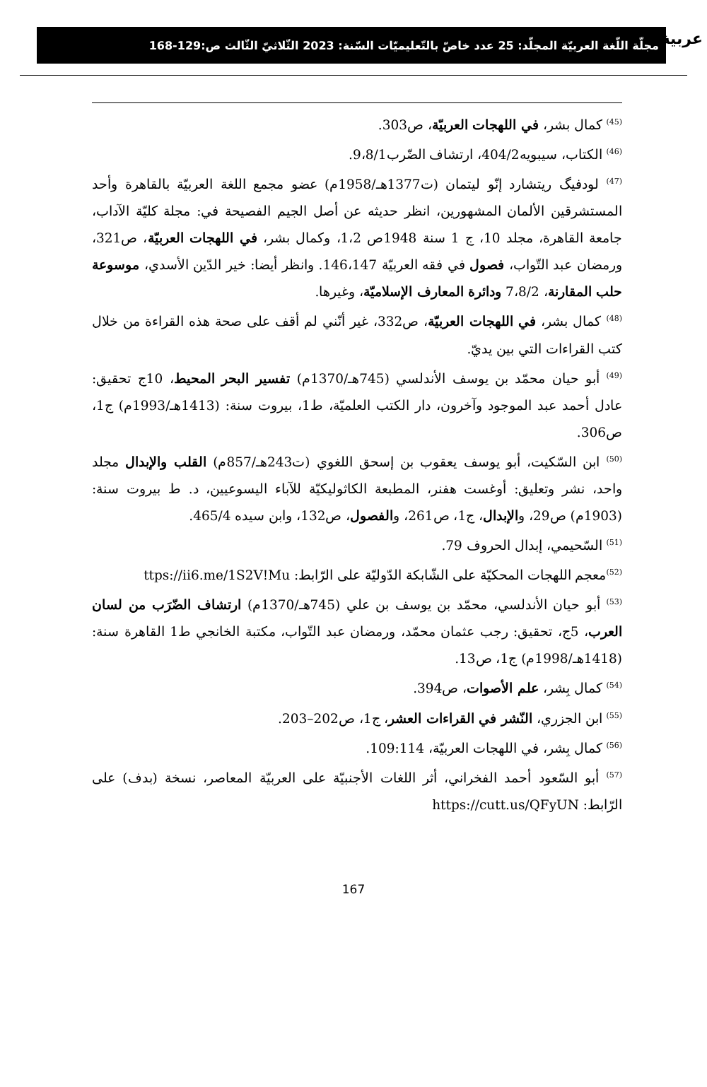ﻋﺮﺑﻴﺔ مجلّة اللّغة العربيّة المجلّد: 25 عدد خاصّ بالتّعليميّات السّنة: 2023 الثّلاثيّ الثّالث ص:129-168
<sup>(45)</sup> كمال بشر، في اللهجات العربيّة، ص303.
<sup>(46)</sup> الكتاب، سيبويه404/2، ارتشاف الضّرب9،8/1.
<sup>(47)</sup> لودفيگ ريتشارد إنّو ليتمان (ت1377هـ/1958م) عضو مجمع اللغة العربيّة بالقاهرة وأحد المستشرقين الألمان المشهورين، انظر حديثه عن أصل الجيم الفصيحة في: مجلة كليّة الآداب، جامعة القاهرة، مجلد 10، ج 1 سنة 1948ص 1،2، وكمال بشر، في اللهجات العربيّة، ص321، ورمضان عبد التّواب، فصول في فقه العربيّة 146،147. وانظر أيضا: خير الدّين الأسدي، موسوعة حلب المقارنة، 7،8/2 ودائرة المعارف الإسلاميّة، وغيرها.
<sup>(48)</sup> كمال بشر، في اللهجات العربيّة، ص332، غير أنّني لم أقف على صحة هذه القراءة من خلال كتب القراءات التي بين يديّ.
<sup>(49)</sup> أبو حيان محمّد بن يوسف الأندلسي (745هـ/1370م) تفسير البحر المحيط، 10ج تحقيق: عادل أحمد عبد الموجود وآخرون، دار الكتب العلميّة، ط1، بيروت سنة: (1413هـ/1993م) ج1، ص306.
<sup>(50)</sup> ابن السّكيت، أبو يوسف يعقوب بن إسحق اللغوي (ت243هـ/857م) القلب والإبدال مجلد واحد، نشر وتعليق: أوغست هفنر، المطبعة الكاثوليكيّة للآباء اليسوعيين، د. ط بيروت سنة: (1903م) ص29، والإبدال، ج1، ص261، والفصول، ص132، وابن سيده 465/4.
<sup>(51)</sup> السّحيمي، إبدال الحروف 79.
<sup>(52)</sup> معجم اللهجات المحكيّة على الشّابكة الدّوليّة على الرّابط: ttps://ii6.me/1S2V!Mu
<sup>(53)</sup> أبو حيان الأندلسي، محمّد بن يوسف بن علي (745هـ/1370م) ارتشاف الضّرَب من لسان العرب، 5ج، تحقيق: رجب عثمان محمّد، ورمضان عبد التّواب، مكتبة الخانجي ط1 القاهرة سنة: (1418هـ/1998م) ج1، ص13.
<sup>(54)</sup> كمال بِشر، علم الأصوات، ص394.
<sup>(55)</sup> ابن الجزري، النّشر في القراءات العشر، ج1، ص202–203.
<sup>(56)</sup> كمال بِشر، في اللهجات العربيّة، 109:114.
<sup>(57)</sup> أبو السّعود أحمد الفخراني، أثر اللغات الأجنبيّة على العربيّة المعاصر، نسخة (بدف) على الرّابط: https://cutt.us/QFyUN
167